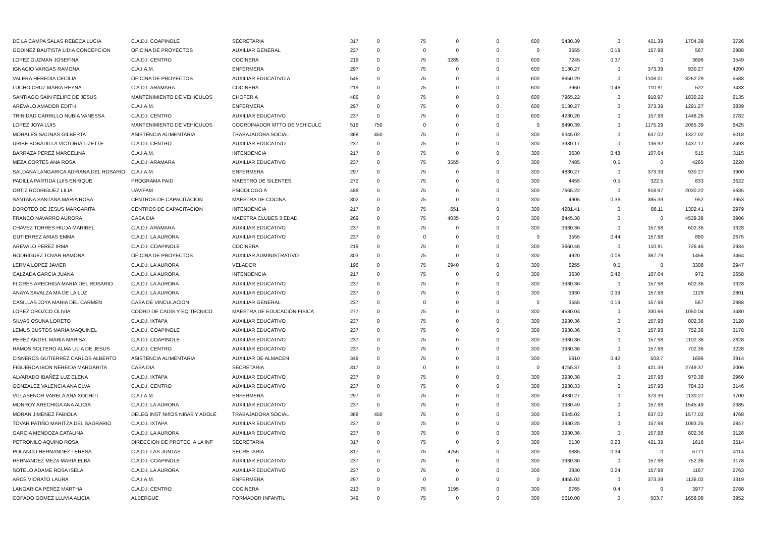| DE LA CAMPA SALAS REBECA LUCIA | C.A.D.I. COAPINOLE | SECRETARIA | 317 | 0 | 75 | 0 | 0 | 600 | 5430.39 | 0 | 421.39 | 1704.39 | 3726 |
| GODINEZ BAUTISTA LIDIA CONCEPCION | OFICINA DE PROYECTOS | AUXILIAR GENERAL | 237 | 0 | 0 | 0 | 0 | 0 | 3555 | 0.19 | 157.98 | 567 | 2988 |
| LOPEZ GUZMAN JOSEFINA | C.A.D.I. CENTRO | COCINERA | 219 | 0 | 75 | 3285 | 0 | 600 | 7245 | 0.37 | 0 | 3696 | 3549 |
| IGNACIO VARGAS RAMONA | C.A.I.A.M. | ENFERMERA | 297 | 0 | 75 | 0 | 0 | 600 | 5130.27 | 0 | 373.39 | 930.27 | 4200 |
| VALERA HEREDIA CECILIA | OFICINA DE PROYECTOS | AUXILIAR EDUCATIVO A | 545 | 0 | 75 | 0 | 0 | 600 | 8850.29 | 0 | 1108.01 | 3262.29 | 5588 |
| LUCHO CRUZ MARIA REYNA | C.A.D.I. ARAMARA | COCINERA | 219 | 0 | 75 | 0 | 0 | 600 | 3960 | 0.46 | 110.91 | 522 | 3438 |
| SANTIAGO SAIN FELIPE DE JESUS | MANTENIMIENTO DE VEHICULOS | CHOFER A | 486 | 0 | 75 | 0 | 0 | 600 | 7965.22 | 0 | 918.97 | 1830.22 | 6135 |
| AREVALO AMADOR EDITH | C.A.I.A.M. | ENFERMERA | 297 | 0 | 75 | 0 | 0 | 600 | 5130.27 | 0 | 373.39 | 1291.27 | 3839 |
| TRINIDAD CARRILLO NUBIA VANESSA | C.A.D.I. CENTRO | AUXILIAR EDUCATIVO | 237 | 0 | 75 | 0 | 0 | 600 | 4230.26 | 0 | 157.98 | 1448.26 | 2782 |
| LOPEZ JOYA LUIS | MANTENIMIENTO DE VEHICULOS | COORDINADOR MTTO DE VEHICULC | 516 | 750 | 0 | 0 | 0 | 0 | 8490.39 | 0 | 1175.29 | 2065.39 | 6425 |
| MORALES SALINAS GILBERTA | ASISTENCIA ALIMENTARIA | TRABAJADORA SOCIAL | 368 | 450 | 75 | 0 | 0 | 300 | 6345.02 | 0 | 637.02 | 1327.02 | 5018 |
| URIBE BOBADILLA VICTORIA LIZETTE | C.A.D.I. CENTRO | AUXILIAR EDUCATIVO | 237 | 0 | 75 | 0 | 0 | 300 | 3930.17 | 0 | 136.92 | 1437.17 | 2493 |
| BARRAZA PEREZ MARCELINA | C.A.I.A.M. | INTENDENCIA | 217 | 0 | 75 | 0 | 0 | 300 | 3630 | 0.48 | 107.64 | 515 | 3115 |
| MEZA CORTES ANA ROSA | C.A.D.I. ARAMARA | AUXILIAR EDUCATIVO | 237 | 0 | 75 | 3555 | 0 | 300 | 7485 | 0.5 | 0 | 4265 | 3220 |
| SALDANA LANGARICA ADRIANA DEL ROSARIO | C.A.I.A.M. | ENFERMERA | 297 | 0 | 75 | 0 | 0 | 300 | 4830.27 | 0 | 373.39 | 930.27 | 3900 |
| PADILLA PARTIDA LUIS ENRIQUE | PROGRAMA PAID | MAESTRO DE SILENTES | 272 | 0 | 75 | 0 | 0 | 300 | 4455 | 0.5 | 322.5 | 833 | 3622 |
| ORTIZ RODRIGUEZ LILIA | UAVIFAM | PSICOLOGO A | 486 | 0 | 75 | 0 | 0 | 300 | 7665.22 | 0 | 918.97 | 2030.22 | 5635 |
| SANTANA SANTANA MARIA ROSA | CENTROS DE CAPACITACION | MAESTRA DE COCINA | 302 | 0 | 75 | 0 | 0 | 300 | 4905 | 0.36 | 385.39 | 952 | 3953 |
| DOROTEO DE JESUS MARGARITA | CENTROS DE CAPACITACION | INTENDENCIA | 217 | 0 | 75 | 651 | 0 | 300 | 4281.41 | 0 | 86.11 | 1302.41 | 2979 |
| FRANCO NAVARRO AURORA | CASA DIA | MAESTRA CLUBES 3 EDAD | 269 | 0 | 75 | 4035 | 0 | 300 | 8445.38 | 0 | 0 | 4539.38 | 3906 |
| CHAVEZ TORRES HILDA MARIBEL | C.A.D.I. ARAMARA | AUXILIAR EDUCATIVO | 237 | 0 | 75 | 0 | 0 | 300 | 3930.36 | 0 | 157.98 | 602.36 | 3328 |
| GUTIERREZ ARIAS EMMA | C.A.D.I. LA AURORA | AUXILIAR EDUCATIVO | 237 | 0 | 0 | 0 | 0 | 0 | 3555 | 0.44 | 157.98 | 880 | 2675 |
| AREVALO PEREZ IRMA | C.A.D.I. COAPINOLE | COCINERA | 219 | 0 | 75 | 0 | 0 | 300 | 3660.46 | 0 | 110.91 | 726.46 | 2934 |
| RODRIGUEZ TOVAR RAMONA | OFICINA DE PROYECTOS | AUXILIAR ADMINISTRATIVO | 303 | 0 | 75 | 0 | 0 | 300 | 4920 | 0.08 | 387.79 | 1456 | 3464 |
| LERMA LOPEZ JAVIER | C.A.D.I. LA AURORA | VELADOR | 196 | 0 | 75 | 2940 | 0 | 300 | 6255 | 0.5 | 0 | 3308 | 2947 |
| CALZADA GARCIA JUANA | C.A.D.I. LA AURORA | INTENDENCIA | 217 | 0 | 75 | 0 | 0 | 300 | 3630 | 0.42 | 107.64 | 972 | 2658 |
| FLORES ARECHIGA MARIA DEL ROSARIO | C.A.D.I. LA AURORA | AUXILIAR EDUCATIVO | 237 | 0 | 75 | 0 | 0 | 300 | 3930.36 | 0 | 157.98 | 602.36 | 3328 |
| ANAYA SAVALZA MA DE LA LUZ | C.A.D.I. LA AURORA | AUXILIAR EDUCATIVO | 237 | 0 | 75 | 0 | 0 | 300 | 3930 | 0.39 | 157.98 | 1129 | 2801 |
| CASILLAS JOYA MARIA DEL CARMEN | CASA DE VINCULACION | AUXILIAR GENERAL | 237 | 0 | 0 | 0 | 0 | 0 | 3555 | 0.19 | 157.98 | 567 | 2988 |
| LOPEZ OROZCO OLIVIA | COORD DE CADIS Y EQ TECNICO | MAESTRA DE EDUCACION FISICA | 277 | 0 | 75 | 0 | 0 | 300 | 4530.04 | 0 | 330.66 | 1050.04 | 3480 |
| SILVAS OSUNA LORETO | C.A.D.I. IXTAPA | AUXILIAR EDUCATIVO | 237 | 0 | 75 | 0 | 0 | 300 | 3930.36 | 0 | 157.98 | 802.36 | 3128 |
| LEMUS BUSTOS MARIA MAQUINEL | C.A.D.I. COAPINOLE | AUXILIAR EDUCATIVO | 237 | 0 | 75 | 0 | 0 | 300 | 3930.36 | 0 | 157.98 | 752.36 | 3178 |
| PEREZ ANGEL MARIA MARISA | C.A.D.I. COAPINOLE | AUXILIAR EDUCATIVO | 237 | 0 | 75 | 0 | 0 | 300 | 3930.36 | 0 | 157.98 | 1102.36 | 2828 |
| RAMOS SOLTERO ALMA LILIA DE JESUS | C.A.D.I. CENTRO | AUXILIAR EDUCATIVO | 237 | 0 | 75 | 0 | 0 | 300 | 3930.36 | 0 | 157.98 | 702.36 | 3228 |
| CISNEROS GUTIERREZ CARLOS ALBERTO | ASISTENCIA ALIMENTARIA | AUXILIAR DE ALMACEN | 349 | 0 | 75 | 0 | 0 | 300 | 5610 | 0.42 | 503.7 | 1696 | 3914 |
| FIGUEROA IBON NEREIDA MARGARITA | CASA DIA | SECRETARIA | 317 | 0 | 0 | 0 | 0 | 0 | 4755.37 | 0 | 421.39 | 2749.37 | 2006 |
| ALVARADO IBAÑEZ LUZ ELENA | C.A.D.I. IXTAPA | AUXILIAR EDUCATIVO | 237 | 0 | 75 | 0 | 0 | 300 | 3930.38 | 0 | 157.98 | 970.38 | 2960 |
| GONZALEZ VALENCIA ANA ELVA | C.A.D.I. CENTRO | AUXILIAR EDUCATIVO | 237 | 0 | 75 | 0 | 0 | 300 | 3930.33 | 0 | 157.98 | 784.33 | 3146 |
| VILLASENOR VARELA ANA XOCHITL | C.A.I.A.M. | ENFERMERA | 297 | 0 | 75 | 0 | 0 | 300 | 4830.27 | 0 | 373.39 | 1130.27 | 3700 |
| MONROY ARECHIGA ANA ALICIA | C.A.D.I. LA AURORA | AUXILIAR EDUCATIVO | 237 | 0 | 75 | 0 | 0 | 300 | 3930.49 | 0 | 157.98 | 1545.49 | 2385 |
| MORAN JIMENEZ FABIOLA | DELEG INST NIñOS NIñAS Y ADOLE | TRABAJADORA SOCIAL | 368 | 450 | 75 | 0 | 0 | 300 | 6345.02 | 0 | 637.02 | 1577.02 | 4768 |
| TOVAR PATIÑO MARITZA DEL SAGRARIO | C.A.D.I. IXTAPA | AUXILIAR EDUCATIVO | 237 | 0 | 75 | 0 | 0 | 300 | 3930.25 | 0 | 157.98 | 1083.25 | 2847 |
| GARCIA MENDOZA CATALINA | C.A.D.I. LA AURORA | AUXILIAR EDUCATIVO | 237 | 0 | 75 | 0 | 0 | 300 | 3930.36 | 0 | 157.98 | 802.36 | 3128 |
| PETRONILO AQUINO ROSA | DIRECCION DE PROTEC. A LA INF | SECRETARIA | 317 | 0 | 75 | 0 | 0 | 300 | 5130 | 0.23 | 421.39 | 1616 | 3514 |
| POLANCO HERNANDEZ TERESA | C.A.D.I. LAS JUNTAS | SECRETARIA | 317 | 0 | 75 | 4755 | 0 | 300 | 9885 | 0.34 | 0 | 5771 | 4114 |
| HERNANDEZ MEZA MARIA ELBA | C.A.D.I. COAPINOLE | AUXILIAR EDUCATIVO | 237 | 0 | 75 | 0 | 0 | 300 | 3930.36 | 0 | 157.98 | 752.36 | 3178 |
| SOTELO ADAME ROSA ISELA | C.A.D.I. LA AURORA | AUXILIAR EDUCATIVO | 237 | 0 | 75 | 0 | 0 | 300 | 3930 | 0.24 | 157.98 | 1167 | 2763 |
| ARCE VIORATO LAURA | C.A.I.A.M. | ENFERMERA | 297 | 0 | 0 | 0 | 0 | 0 | 4455.02 | 0 | 373.39 | 1136.02 | 3319 |
| LANGARICA PEREZ MARTHA | C.A.D.I. CENTRO | COCINERA | 213 | 0 | 75 | 3195 | 0 | 300 | 6765 | 0.4 | 0 | 3977 | 2788 |
| COPADO GOMEZ LLUVIA ALICIA | ALBERGUE | FORMADOR INFANTIL | 349 | 0 | 75 | 0 | 0 | 300 | 5610.08 | 0 | 503.7 | 1658.08 | 3952 |